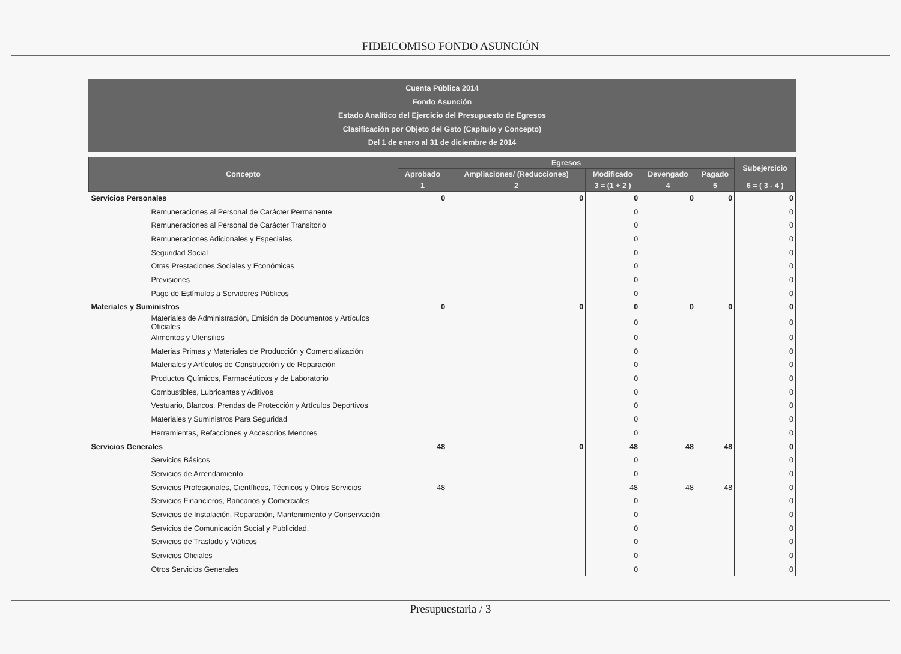FIDEICOMISO FONDO ASUNCIÓN
Cuenta Pública 2014
Fondo Asunción
Estado Analítico del Ejercicio del Presupuesto de Egresos
Clasificación por Objeto del Gsto (Capitulo y Concepto)
Del 1 de enero al 31 de diciembre de 2014
| Concepto | Egresos | | | | | Subejercicio |
| --- | --- | --- | --- | --- | --- | --- |
| | Aprobado | Ampliaciones/ (Reducciones) | Modificado | Devengado | Pagado | |
| | 1 | 2 | 3 = (1 + 2 ) | 4 | 5 | 6 = ( 3 - 4 ) |
| Servicios Personales | 0 | 0 | 0 | 0 | 0 | 0 |
| Remuneraciones al Personal de Carácter Permanente | | | 0 | | | 0 |
| Remuneraciones al Personal de Carácter Transitorio | | | 0 | | | 0 |
| Remuneraciones Adicionales y Especiales | | | 0 | | | 0 |
| Seguridad Social | | | 0 | | | 0 |
| Otras Prestaciones Sociales y Económicas | | | 0 | | | 0 |
| Previsiones | | | 0 | | | 0 |
| Pago de Estímulos a Servidores Públicos | | | 0 | | | 0 |
| Materiales y Suministros | 0 | 0 | 0 | 0 | 0 | 0 |
| Materiales de Administración, Emisión de Documentos y Artículos Oficiales | | | 0 | | | 0 |
| Alimentos y Utensilios | | | 0 | | | 0 |
| Materias Primas y Materiales de Producción y Comercialización | | | 0 | | | 0 |
| Materiales y Artículos de Construcción y de Reparación | | | 0 | | | 0 |
| Productos Químicos, Farmacéuticos y de Laboratorio | | | 0 | | | 0 |
| Combustibles, Lubricantes y Aditivos | | | 0 | | | 0 |
| Vestuario, Blancos, Prendas de Protección y Artículos Deportivos | | | 0 | | | 0 |
| Materiales y Suministros Para Seguridad | | | 0 | | | 0 |
| Herramientas, Refacciones y Accesorios Menores | | | 0 | | | 0 |
| Servicios Generales | 48 | 0 | 48 | 48 | 48 | 0 |
| Servicios Básicos | | | 0 | | | 0 |
| Servicios de Arrendamiento | | | 0 | | | 0 |
| Servicios Profesionales, Científicos, Técnicos y Otros Servicios | 48 | | 48 | 48 | 48 | 0 |
| Servicios Financieros, Bancarios y Comerciales | | | 0 | | | 0 |
| Servicios de Instalación, Reparación, Mantenimiento y Conservación | | | 0 | | | 0 |
| Servicios de Comunicación Social y Publicidad. | | | 0 | | | 0 |
| Servicios de Traslado y Viáticos | | | 0 | | | 0 |
| Servicios Oficiales | | | 0 | | | 0 |
| Otros Servicios Generales | | | 0 | | | 0 |
Presupuestaria / 3